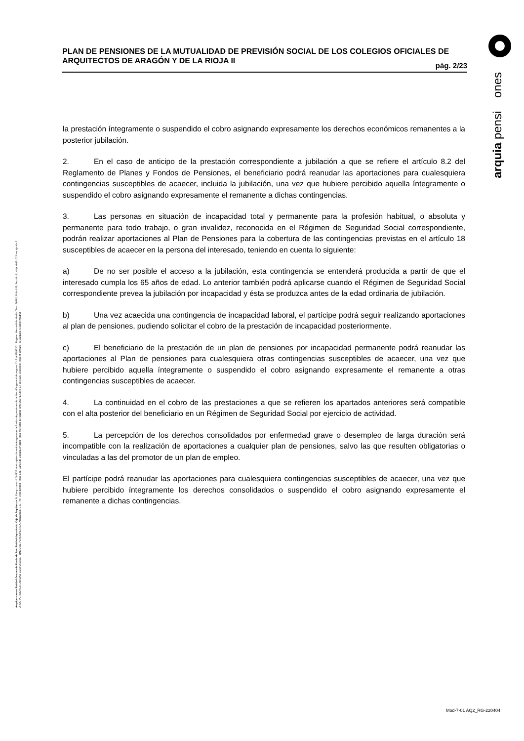arquia pensi ones
PLAN DE PENSIONES DE LA MUTUALIDAD DE PREVISIÓN SOCIAL DE LOS COLEGIOS OFICIALES DE ARQUITECTOS DE ARAGÓN Y DE LA RIOJA II
pág. 2/23
la prestación íntegramente o suspendido el cobro asignando expresamente los derechos económicos remanentes a la posterior jubilación.
2. En el caso de anticipo de la prestación correspondiente a jubilación a que se refiere el artículo 8.2 del Reglamento de Planes y Fondos de Pensiones, el beneficiario podrá reanudar las aportaciones para cualesquiera contingencias susceptibles de acaecer, incluida la jubilación, una vez que hubiere percibido aquella íntegramente o suspendido el cobro asignando expresamente el remanente a dichas contingencias.
3. Las personas en situación de incapacidad total y permanente para la profesión habitual, o absoluta y permanente para todo trabajo, o gran invalidez, reconocida en el Régimen de Seguridad Social correspondiente, podrán realizar aportaciones al Plan de Pensiones para la cobertura de las contingencias previstas en el artículo 18 susceptibles de acaecer en la persona del interesado, teniendo en cuenta lo siguiente:
a) De no ser posible el acceso a la jubilación, esta contingencia se entenderá producida a partir de que el interesado cumpla los 65 años de edad. Lo anterior también podrá aplicarse cuando el Régimen de Seguridad Social correspondiente prevea la jubilación por incapacidad y ésta se produzca antes de la edad ordinaria de jubilación.
b) Una vez acaecida una contingencia de incapacidad laboral, el partícipe podrá seguir realizando aportaciones al plan de pensiones, pudiendo solicitar el cobro de la prestación de incapacidad posteriormente.
c) El beneficiario de la prestación de un plan de pensiones por incapacidad permanente podrá reanudar las aportaciones al Plan de pensiones para cualesquiera otras contingencias susceptibles de acaecer, una vez que hubiere percibido aquella íntegramente o suspendido el cobro asignando expresamente el remanente a otras contingencias susceptibles de acaecer.
4. La continuidad en el cobro de las prestaciones a que se refieren los apartados anteriores será compatible con el alta posterior del beneficiario en un Régimen de Seguridad Social por ejercicio de actividad.
5. La percepción de los derechos consolidados por enfermedad grave o desempleo de larga duración será incompatible con la realización de aportaciones a cualquier plan de pensiones, salvo las que resulten obligatorias o vinculadas a las del promotor de un plan de empleo.
El partícipe podrá reanudar las aportaciones para cualesquiera contingencias susceptibles de acaecer, una vez que hubiere percibido íntegramente los derechos consolidados o suspendido el cobro asignando expresamente el remanente a dichas contingencias.
Arquipensiones Entidad Gestora de Fondo de Pen. Entidad depositaria: Caja de Arquitectos S. Coop. con el nº G 0137 en el registro de entidades gestoras de fondos de pensiones de la dirección general de seguros C.I.F. A 58843301. Registro Mercantil de Madrid Tomo 36992, Folio 185, Sección 8, Hoja M-661013 Inscripción 2. ARQUIPENSIONES ENTIDAD GESTORA DE FONDO DE PENSIONES S.A. Arquia Bank S.A. - NIF A 08 809808 - Reg. Esp. Banco de España, nº 3183 - Reg. Mercantil de Madrid Tomo 36871, Libro 0, Folio 136, Sección 8, Hoja M 659820 - C Barquillo, 6 28004 Madrid
Mod-7-01 AQ2_RG-220404